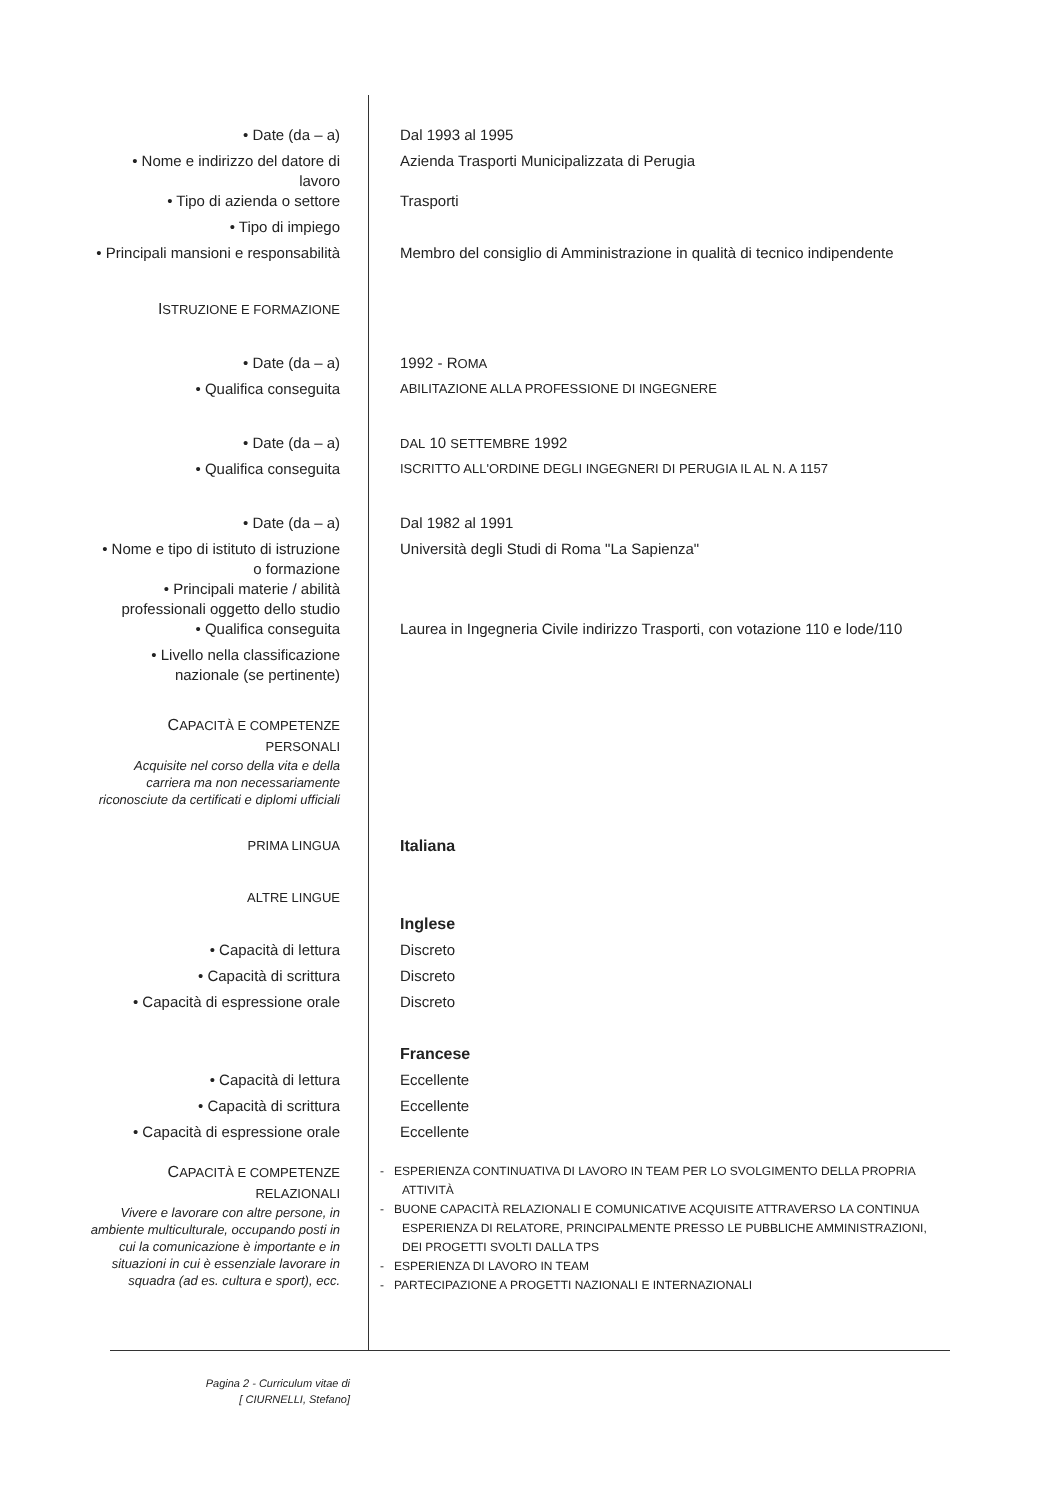• Date (da – a) Dal 1993 al 1995
• Nome e indirizzo del datore di lavoro
Azienda Trasporti Municipalizzata di Perugia
• Tipo di azienda o settore Trasporti
• Tipo di impiego
• Principali mansioni e responsabilità
Membro del consiglio di Amministrazione in qualità di tecnico indipendente
ISTRUZIONE E FORMAZIONE
• Date (da – a) 1992 - ROMA
• Qualifica conseguita
ABILITAZIONE ALLA PROFESSIONE DI INGEGNERE
• Date (da – a)
DAL 10 SETTEMBRE 1992
• Qualifica conseguita
ISCRITTO ALL'ORDINE DEGLI INGEGNERI DI PERUGIA IL AL N. A 1157
• Date (da – a) Dal 1982 al 1991
• Nome e tipo di istituto di istruzione o formazione
Università degli Studi di Roma "La Sapienza"
• Principali materie / abilità professionali oggetto dello studio
• Qualifica conseguita Laurea in Ingegneria Civile indirizzo Trasporti, con votazione 110 e lode/110
• Livello nella classificazione nazionale (se pertinente)
CAPACITÀ E COMPETENZE PERSONALI
Acquisite nel corso della vita e della carriera ma non necessariamente riconosciute da certificati e diplomi ufficiali
PRIMA LINGUA
Italiana
ALTRE LINGUE
Inglese
• Capacità di lettura Discreto
• Capacità di scrittura Discreto
• Capacità di espressione orale
Discreto
Francese
• Capacità di lettura Eccellente
• Capacità di scrittura Eccellente
• Capacità di espressione orale
Eccellente
CAPACITÀ E COMPETENZE RELAZIONALI
Vivere e lavorare con altre persone, in ambiente multiculturale, occupando posti in cui la comunicazione è importante e in situazioni in cui è essenziale lavorare in squadra (ad es. cultura e sport), ecc.
- ESPERIENZA CONTINUATIVA DI LAVORO IN TEAM PER LO SVOLGIMENTO DELLA PROPRIA ATTIVITÀ
- BUONE CAPACITÀ RELAZIONALI E COMUNICATIVE ACQUISITE ATTRAVERSO LA CONTINUA ESPERIENZA DI RELATORE, PRINCIPALMENTE PRESSO LE PUBBLICHE AMMINISTRAZIONI, DEI PROGETTI SVOLTI DALLA TPS
- ESPERIENZA DI LAVORO IN TEAM
- PARTECIPAZIONE A PROGETTI NAZIONALI E INTERNAZIONALI
Pagina 2 - Curriculum vitae di
[ CIURNELLI, Stefano]